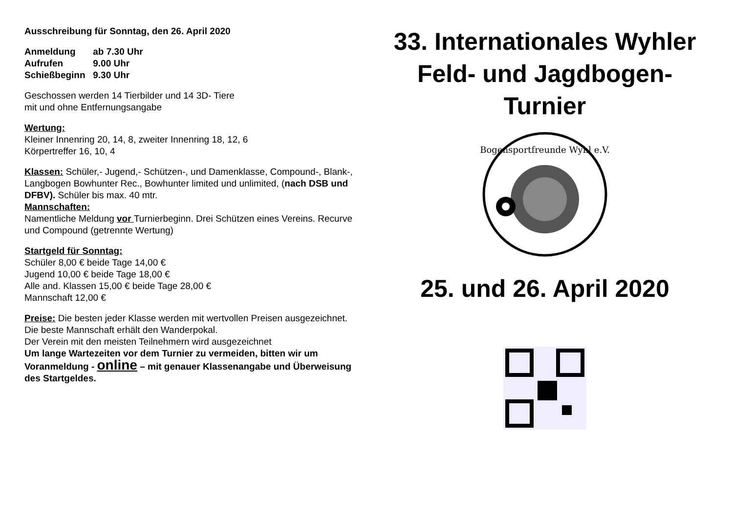Ausschreibung für Sonntag, den 26. April 2020
Anmeldung ab 7.30 Uhr
Aufrufen 9.00 Uhr
Schießbeginn 9.30 Uhr
Geschossen werden 14 Tierbilder und 14 3D- Tiere
mit und ohne Entfernungsangabe
Wertung:
Kleiner Innenring 20, 14, 8, zweiter Innenring 18, 12, 6
Körpertreffer 16, 10, 4
Klassen: Schüler,- Jugend,- Schützen-, und Damenklasse, Compound-, Blank-, Langbogen Bowhunter Rec., Bowhunter limited und unlimited, (nach DSB und DFBV). Schüler bis max. 40 mtr.
Mannschaften:
Namentliche Meldung vor Turnierbeginn. Drei Schützen eines Vereins. Recurve und Compound (getrennte Wertung)
Startgeld für Sonntag:
Schüler 8,00 € beide Tage 14,00 €
Jugend 10,00 € beide Tage 18,00 €
Alle and. Klassen 15,00 € beide Tage 28,00 €
Mannschaft 12,00 €
Preise: Die besten jeder Klasse werden mit wertvollen Preisen ausgezeichnet. Die beste Mannschaft erhält den Wanderpokal.
Der Verein mit den meisten Teilnehmern wird ausgezeichnet
Um lange Wartezeiten vor dem Turnier zu vermeiden, bitten wir um Voranmeldung - online – mit genauer Klassenangabe und Überweisung des Startgeldes.
33. Internationales Wyhler
Feld- und Jagdbogen-
Turnier
Bogensportfreunde Wyhl e.V.
25. und 26. April 2020